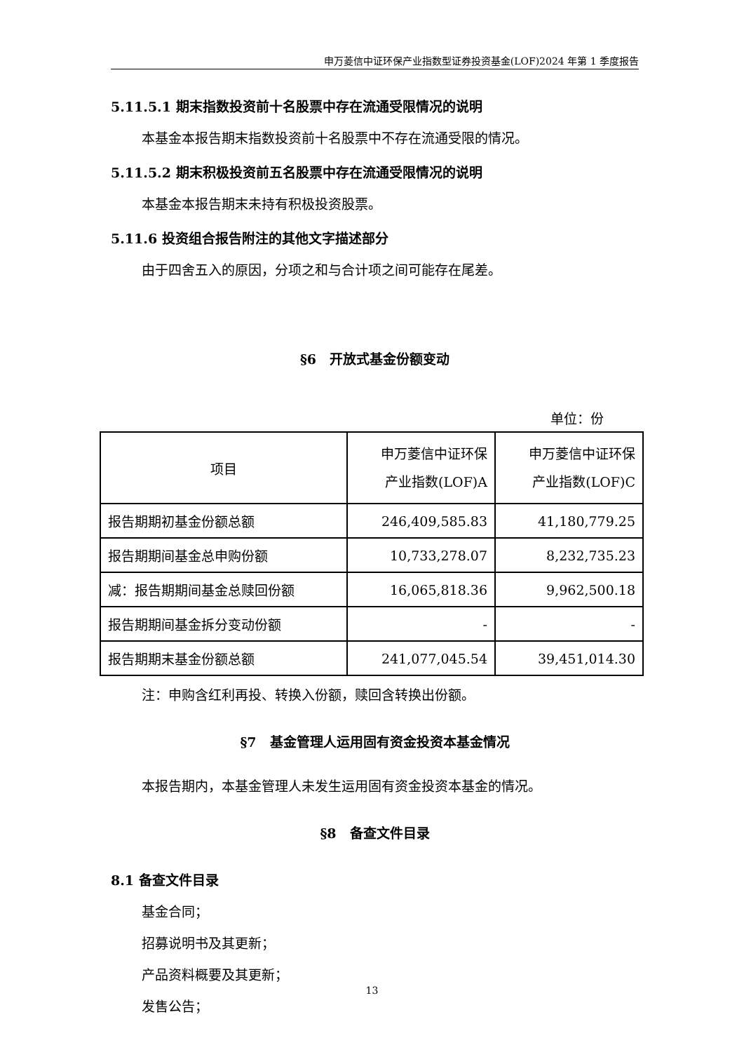申万菱信中证环保产业指数型证券投资基金(LOF)2024 年第 1 季度报告
5.11.5.1 期末指数投资前十名股票中存在流通受限情况的说明
本基金本报告期末指数投资前十名股票中不存在流通受限的情况。
5.11.5.2 期末积极投资前五名股票中存在流通受限情况的说明
本基金本报告期末未持有积极投资股票。
5.11.6 投资组合报告附注的其他文字描述部分
由于四舍五入的原因，分项之和与合计项之间可能存在尾差。
§6　开放式基金份额变动
单位：份
| 项目 | 申万菱信中证环保 产业指数(LOF)A | 申万菱信中证环保 产业指数(LOF)C |
| --- | --- | --- |
| 报告期期初基金份额总额 | 246,409,585.83 | 41,180,779.25 |
| 报告期期间基金总申购份额 | 10,733,278.07 | 8,232,735.23 |
| 减：报告期期间基金总赎回份额 | 16,065,818.36 | 9,962,500.18 |
| 报告期期间基金拆分变动份额 | - | - |
| 报告期期末基金份额总额 | 241,077,045.54 | 39,451,014.30 |
注：申购含红利再投、转换入份额，赎回含转换出份额。
§7　基金管理人运用固有资金投资本基金情况
本报告期内，本基金管理人未发生运用固有资金投资本基金的情况。
§8　备查文件目录
8.1 备查文件目录
基金合同；
招募说明书及其更新；
产品资料概要及其更新；
发售公告；
13